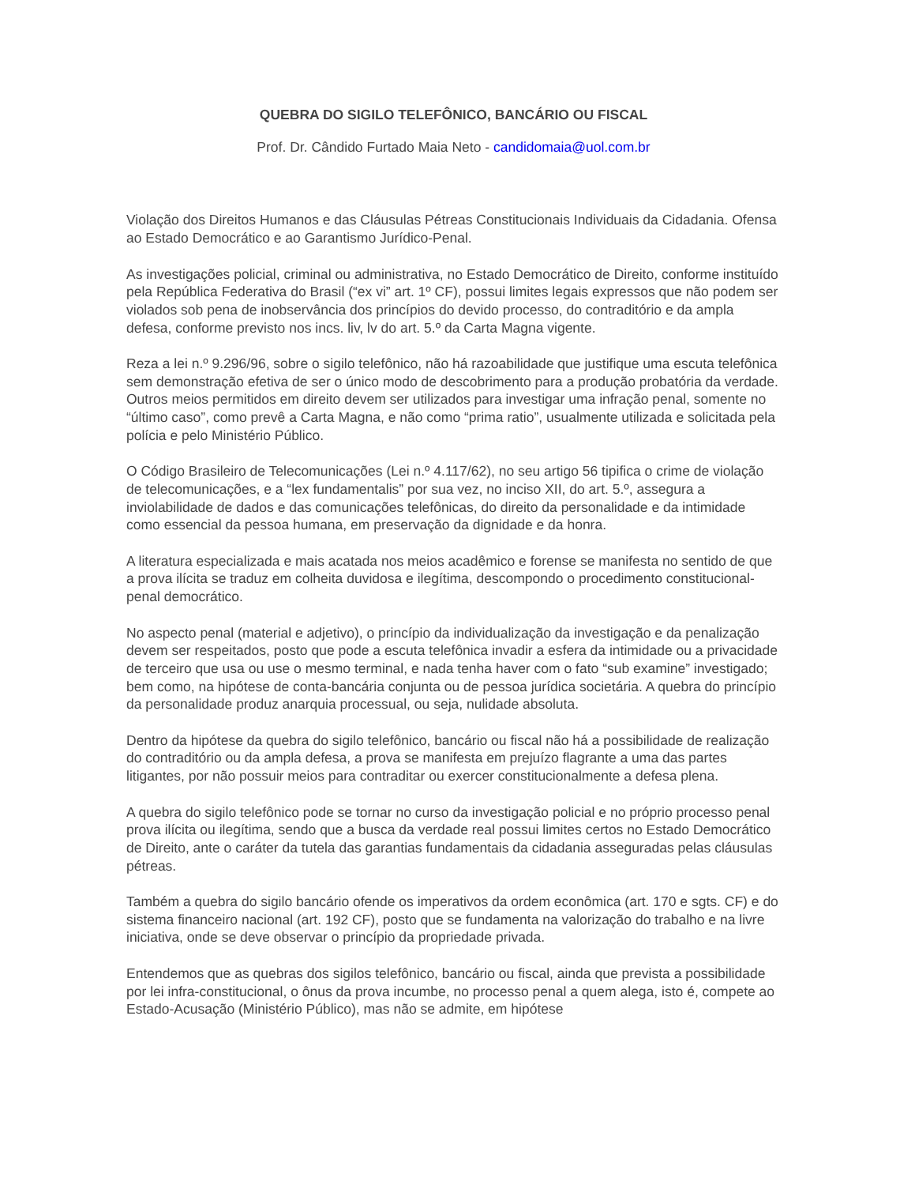QUEBRA DO SIGILO TELEFÔNICO, BANCÁRIO OU FISCAL
Prof. Dr. Cândido Furtado Maia Neto - candidomaia@uol.com.br
Violação dos Direitos Humanos e das Cláusulas Pétreas Constitucionais Individuais da Cidadania. Ofensa ao Estado Democrático e ao Garantismo Jurídico-Penal.
As investigações policial, criminal ou administrativa, no Estado Democrático de Direito, conforme instituído pela República Federativa do Brasil (“ex vi” art. 1º CF), possui limites legais expressos que não podem ser violados sob pena de inobservância dos princípios do devido processo, do contraditório e da ampla defesa, conforme previsto nos incs. liv, lv do art. 5.º da Carta Magna vigente.
Reza a lei n.º 9.296/96, sobre o sigilo telefônico, não há razoabilidade que justifique uma escuta telefônica sem demonstração efetiva de ser o único modo de descobrimento para a produção probatória da verdade. Outros meios permitidos em direito devem ser utilizados para investigar uma infração penal, somente no “último caso”, como prevê a Carta Magna, e não como “prima ratio”, usualmente utilizada e solicitada pela polícia e pelo Ministério Público.
O Código Brasileiro de Telecomunicações (Lei n.º 4.117/62), no seu artigo 56 tipifica o crime de violação de telecomunicações, e a “lex fundamentalis” por sua vez, no inciso XII, do art. 5.º, assegura a inviolabilidade de dados e das comunicações telefônicas, do direito da personalidade e da intimidade como essencial da pessoa humana, em preservação da dignidade e da honra.
A literatura especializada e mais acatada nos meios acadêmico e forense se manifesta no sentido de que a prova ilícita se traduz em colheita duvidosa e ilegítima, descompondo o procedimento constitucional-penal democrático.
No aspecto penal (material e adjetivo), o princípio da individualização da investigação e da penalização devem ser respeitados, posto que pode a escuta telefônica invadir a esfera da intimidade ou a privacidade de terceiro que usa ou use o mesmo terminal, e nada tenha haver com o fato “sub examine” investigado; bem como, na hipótese de conta-bancária conjunta ou de pessoa jurídica societária. A quebra do princípio da personalidade produz anarquia processual, ou seja, nulidade absoluta.
Dentro da hipótese da quebra do sigilo telefônico, bancário ou fiscal não há a possibilidade de realização do contraditório ou da ampla defesa, a prova se manifesta em prejuízo flagrante a uma das partes litigantes, por não possuir meios para contraditar ou exercer constitucionalmente a defesa plena.
A quebra do sigilo telefônico pode se tornar no curso da investigação policial e no próprio processo penal prova ilícita ou ilegítima, sendo que a busca da verdade real possui limites certos no Estado Democrático de Direito, ante o caráter da tutela das garantias fundamentais da cidadania asseguradas pelas cláusulas pétreas.
Também a quebra do sigilo bancário ofende os imperativos da ordem econômica (art. 170 e sgts. CF) e do sistema financeiro nacional (art. 192 CF), posto que se fundamenta na valorização do trabalho e na livre iniciativa, onde se deve observar o princípio da propriedade privada.
Entendemos que as quebras dos sigilos telefônico, bancário ou fiscal, ainda que prevista a possibilidade por lei infra-constitucional, o ônus da prova incumbe, no processo penal a quem alega, isto é, compete ao Estado-Acusação (Ministério Público), mas não se admite, em hipótese